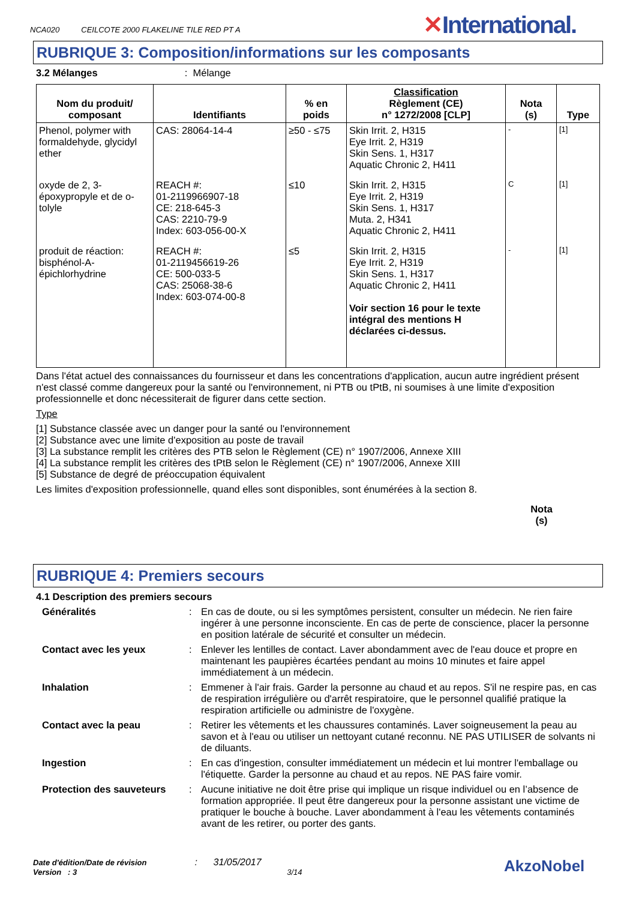NCA020 CEILCOTE 2000 FLAKELINE TILE RED PT A
✕International.
RUBRIQUE 3: Composition/informations sur les composants
3.2 Mélanges: Mélange
| Nom du produit/ composant | Identifiants | % en poids | Classification Règlement (CE) n° 1272/2008 [CLP] | Nota (s) | Type |
| --- | --- | --- | --- | --- | --- |
| Phenol, polymer with formaldehyde, glycidyl ether | CAS: 28064-14-4 | ≥50 - ≤75 | Skin Irrit. 2, H315 Eye Irrit. 2, H319 Skin Sens. 1, H317 Aquatic Chronic 2, H411 | - | [1] |
| oxyde de 2, 3-époxypropyle et de o-tolyle | REACH #: 01-2119966907-18 CE: 218-645-3 CAS: 2210-79-9 Index: 603-056-00-X | ≤10 | Skin Irrit. 2, H315 Eye Irrit. 2, H319 Skin Sens. 1, H317 Muta. 2, H341 Aquatic Chronic 2, H411 | C | [1] |
| produit de réaction: bisphénol-A-épichlorhydrine | REACH #: 01-2119456619-26 CE: 500-033-5 CAS: 25068-38-6 Index: 603-074-00-8 | ≤5 | Skin Irrit. 2, H315 Eye Irrit. 2, H319 Skin Sens. 1, H317 Aquatic Chronic 2, H411 Voir section 16 pour le texte intégral des mentions H déclarées ci-dessus. | - | [1] |
Dans l'état actuel des connaissances du fournisseur et dans les concentrations d'application, aucun autre ingrédient présent n'est classé comme dangereux pour la santé ou l'environnement, ni PTB ou tPtB, ni soumises à une limite d'exposition professionnelle et donc nécessiterait de figurer dans cette section.
Type
[1] Substance classée avec un danger pour la santé ou l'environnement
[2] Substance avec une limite d'exposition au poste de travail
[3] La substance remplit les critères des PTB selon le Règlement (CE) n° 1907/2006, Annexe XIII
[4] La substance remplit les critères des tPtB selon le Règlement (CE) n° 1907/2006, Annexe XIII
[5] Substance de degré de préoccupation équivalent
Les limites d'exposition professionnelle, quand elles sont disponibles, sont énumérées à la section 8.
Nota
(s)
RUBRIQUE 4: Premiers secours
4.1 Description des premiers secours
Généralités: En cas de doute, ou si les symptômes persistent, consulter un médecin. Ne rien faire ingérer à une personne inconsciente. En cas de perte de conscience, placer la personne en position latérale de sécurité et consulter un médecin.
Contact avec les yeux: Enlever les lentilles de contact. Laver abondamment avec de l'eau douce et propre en maintenant les paupières écartées pendant au moins 10 minutes et faire appel immédiatement à un médecin.
Inhalation: Emmener à l'air frais. Garder la personne au chaud et au repos. S'il ne respire pas, en cas de respiration irrégulière ou d'arrêt respiratoire, que le personnel qualifié pratique la respiration artificielle ou administre de l'oxygène.
Contact avec la peau: Retirer les vêtements et les chaussures contaminés. Laver soigneusement la peau au savon et à l'eau ou utiliser un nettoyant cutané reconnu. NE PAS UTILISER de solvants ni de diluants.
Ingestion: En cas d'ingestion, consulter immédiatement un médecin et lui montrer l'emballage ou l'étiquette. Garder la personne au chaud et au repos. NE PAS faire vomir.
Protection des sauveteurs: Aucune initiative ne doit être prise qui implique un risque individuel ou en l’absence de formation appropriée. Il peut être dangereux pour la personne assistant une victime de pratiquer le bouche à bouche. Laver abondamment à l'eau les vêtements contaminés avant de les retirer, ou porter des gants.
Date d'édition/Date de révision: 31/05/2017
Version : 3 3/14
AkzoNobel